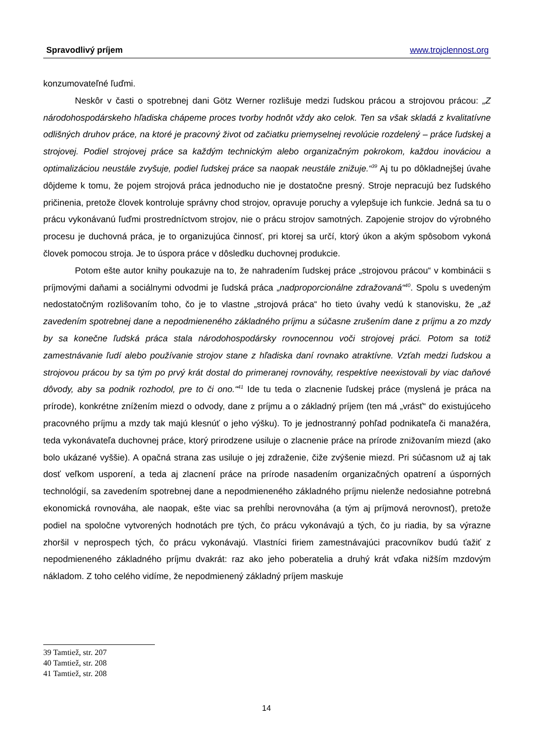Spravodlivý príjem www.trojclennost.org
konzumovateľné ľuďmi.
Neskôr v časti o spotrebnej dani Götz Werner rozlišuje medzi ľudskou prácou a strojovou prácou: „Z národohospodárskeho hľadiska chápeme proces tvorby hodnôt vždy ako celok. Ten sa však skladá z kvalitatívne odlišných druhov práce, na ktoré je pracovný život od začiatku priemyselnej revolúcie rozdelený – práce ľudskej a strojovej. Podiel strojovej práce sa každým technickým alebo organizačným pokrokom, každou inováciou a optimalizáciou neustále zvyšuje, podiel ľudskej práce sa naopak neustále znižuje.“<sup>39</sup> Aj tu po dôkladnejšej úvahe dôjdeme k tomu, že pojem strojová práca jednoducho nie je dostatočne presný. Stroje nepracujú bez ľudského pričinenia, pretože človek kontroluje správny chod strojov, opravuje poruchy a vylepšuje ich funkcie. Jedná sa tu o prácu vykonávanú ľuďmi prostredníctvom strojov, nie o prácu strojov samotných. Zapojenie strojov do výrobného procesu je duchovná práca, je to organizujúca činnosť, pri ktorej sa určí, ktorý úkon a akým spôsobom vykoná človek pomocou stroja. Je to úspora práce v dôsledku duchovnej produkcie.
Potom ešte autor knihy poukazuje na to, že nahradením ľudskej práce „strojovou prácou“ v kombinácii s príjmovými daňami a sociálnymi odvodmi je ľudská práca „nadproporcionálne zdražovaná“<sup>40</sup>. Spolu s uvedeným nedostatočným rozlišovaním toho, čo je to vlastne „strojová práca“ ho tieto úvahy vedú k stanovisku, že „až zavedením spotrebnej dane a nepodmieneného základného príjmu a súčasne zrušením dane z príjmu a zo mzdy by sa konečne ľudská práca stala národohospodársky rovnocennou voči strojovej práci. Potom sa totiž zamestnávanie ľudí alebo používanie strojov stane z hľadiska daní rovnako atraktívne. Vzťah medzi ľudskou a strojovou prácou by sa tým po prvý krát dostal do primeranej rovnováhy, respektíve neexistovali by viac daňové dôvody, aby sa podnik rozhodol, pre to či ono.“<sup>41</sup> Ide tu teda o zlacnenie ľudskej práce (myslená je práca na prírode), konkrétne znížením miezd o odvody, dane z príjmu a o základný príjem (ten má „vrásť“ do existujúceho pracovného príjmu a mzdy tak majú klesnúť o jeho výšku). To je jednostranný pohľad podnikateľa či manažéra, teda vykonávateľa duchovnej práce, ktorý prirodzene usiluje o zlacnenie práce na prírode znižovaním miezd (ako bolo ukázané vyššie). A opačná strana zas usiluje o jej zdraženie, čiže zvýšenie miezd. Pri súčasnom už aj tak dosť veľkom usporení, a teda aj zlacnení práce na prírode nasadením organizačných opatrení a úsporných technológií, sa zavedením spotrebnej dane a nepodmieneného základného príjmu nielenže nedosiahne potrebná ekonomická rovnováha, ale naopak, ešte viac sa prehĺbi nerovnováha (a tým aj príjmová nerovnosť), pretože podiel na spoločne vytvorených hodnotách pre tých, čo prácu vykonávajú a tých, čo ju riadia, by sa výrazne zhoršil v neprospech tých, čo prácu vykonávajú. Vlastníci firiem zamestnávajúci pracovníkov budú ťažiť z nepodmieneného základného príjmu dvakrát: raz ako jeho poberatelia a druhý krát vďaka nižším mzdovým nákladom. Z toho celého vidíme, že nepodmienený základný príjem maskuje
39 Tamtiež, str. 207
40 Tamtiež, str. 208
41 Tamtiež, str. 208
14